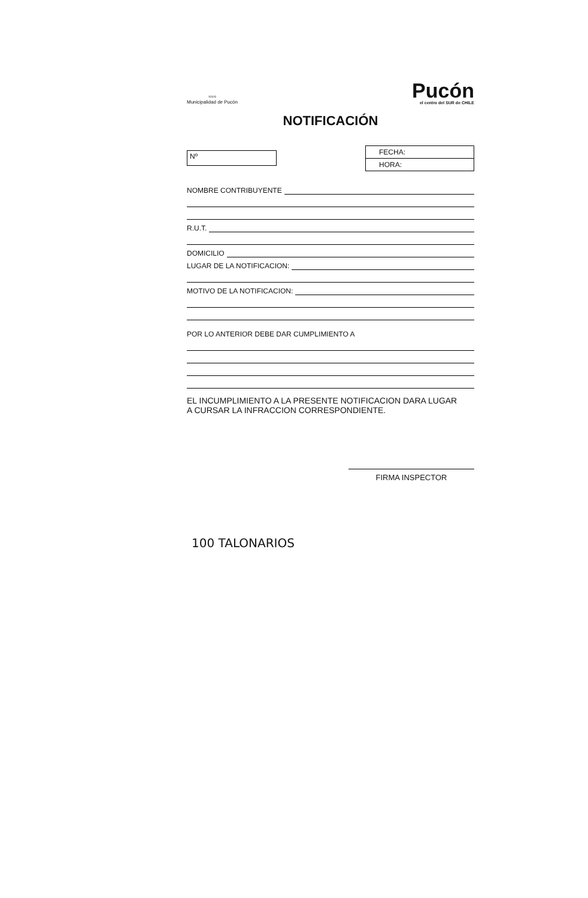≈≈≈
Municipalidad de Pucón
Pucón
el centro del SUR de CHILE
NOTIFICACIÓN
Nº
FECHA:
HORA:
NOMBRE CONTRIBUYENTE
R.U.T.
DOMICILIO
LUGAR DE LA NOTIFICACION:
MOTIVO DE LA NOTIFICACION:
POR LO ANTERIOR DEBE DAR CUMPLIMIENTO A
EL INCUMPLIMIENTO A LA PRESENTE NOTIFICACION DARA LUGAR
A CURSAR LA INFRACCION CORRESPONDIENTE.
FIRMA INSPECTOR
100 TALONARIOS